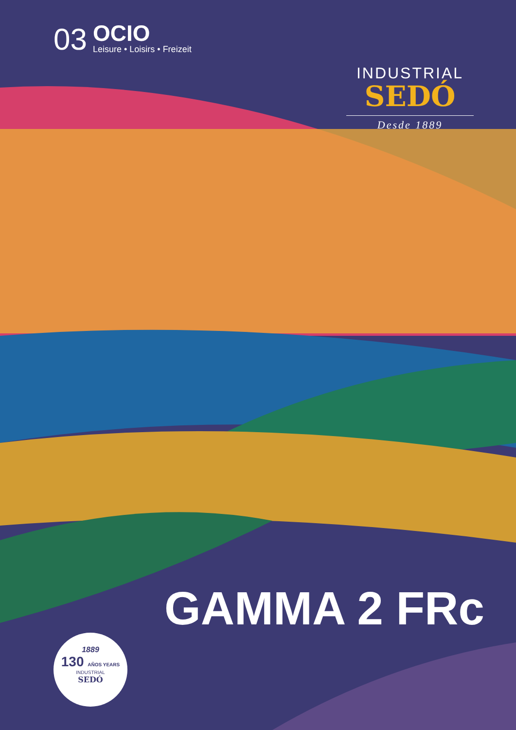03
OCIO
Leisure • Loisirs • Freizeit
INDUSTRIAL
SEDÓ
Desde 1889
GAMMA 2 FRc
1889
130 AÑOS YEARS
INDUSTRIAL
SEDÓ